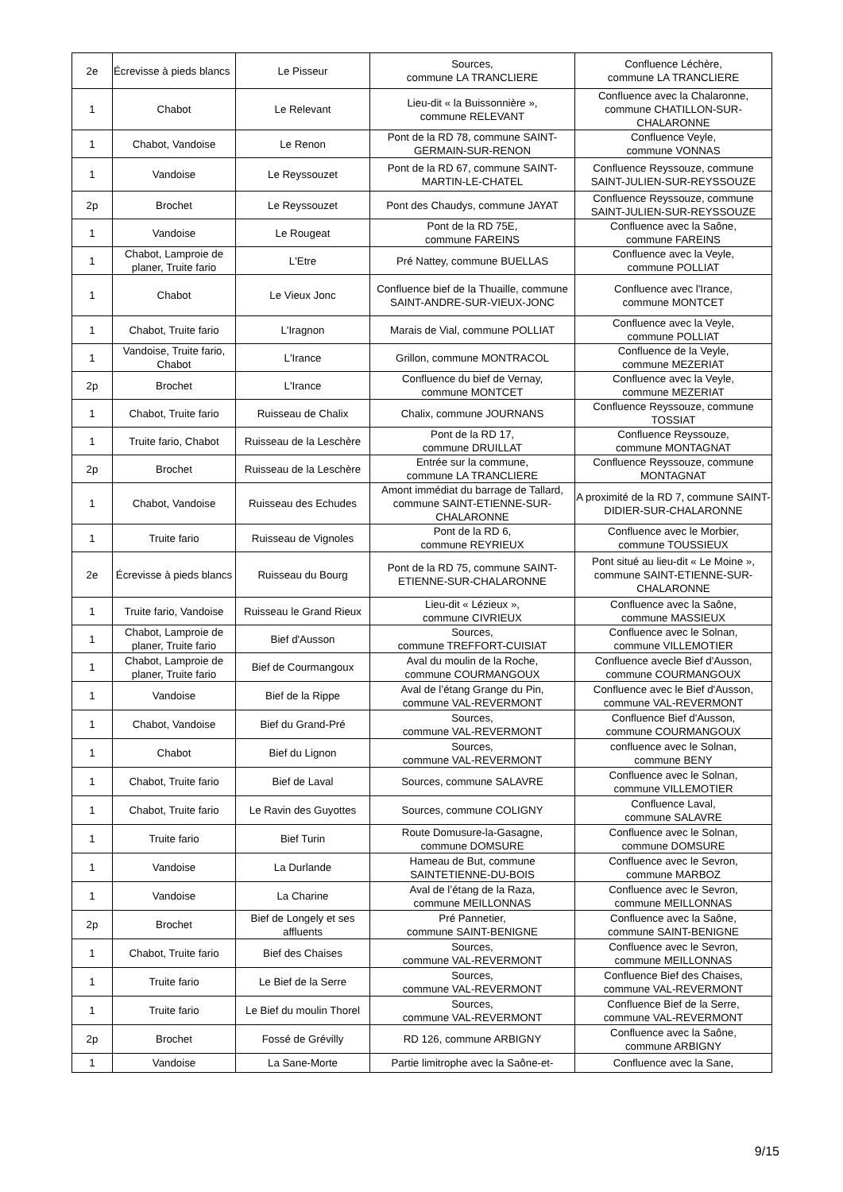| 2e | Écrevisse à pieds blancs | Le Pisseur | Sources, commune LA TRANCLIERE | Confluence Léchère, commune LA TRANCLIERE |
| 1 | Chabot | Le Relevant | Lieu-dit « la Buissonnière », commune RELEVANT | Confluence avec la Chalaronne, commune CHATILLON-SUR-CHALARONNE |
| 1 | Chabot, Vandoise | Le Renon | Pont de la RD 78, commune SAINT-GERMAIN-SUR-RENON | Confluence Veyle, commune VONNAS |
| 1 | Vandoise | Le Reyssouzet | Pont de la RD 67, commune SAINT-MARTIN-LE-CHATEL | Confluence Reyssouze, commune SAINT-JULIEN-SUR-REYSSOUZE |
| 2p | Brochet | Le Reyssouzet | Pont des Chaudys, commune JAYAT | Confluence Reyssouze, commune SAINT-JULIEN-SUR-REYSSOUZE |
| 1 | Vandoise | Le Rougeat | Pont de la RD 75E, commune FAREINS | Confluence avec la Saône, commune FAREINS |
| 1 | Chabot, Lamproie de planer, Truite fario | L'Etre | Pré Nattey, commune BUELLAS | Confluence avec la Veyle, commune POLLIAT |
| 1 | Chabot | Le Vieux Jonc | Confluence bief de la Thuaille, commune SAINT-ANDRE-SUR-VIEUX-JONC | Confluence avec l'Irance, commune MONTCET |
| 1 | Chabot, Truite fario | L'Iragnon | Marais de Vial, commune POLLIAT | Confluence avec la Veyle, commune POLLIAT |
| 1 | Vandoise, Truite fario, Chabot | L'Irance | Grillon, commune MONTRACOL | Confluence de la Veyle, commune MEZERIAT |
| 2p | Brochet | L'Irance | Confluence du bief de Vernay, commune MONTCET | Confluence avec la Veyle, commune MEZERIAT |
| 1 | Chabot, Truite fario | Ruisseau de Chalix | Chalix, commune JOURNANS | Confluence Reyssouze, commune TOSSIAT |
| 1 | Truite fario, Chabot | Ruisseau de la Leschère | Pont de la RD 17, commune DRUILLAT | Confluence Reyssouze, commune MONTAGNAT |
| 2p | Brochet | Ruisseau de la Leschère | Entrée sur la commune, commune LA TRANCLIERE | Confluence Reyssouze, commune MONTAGNAT |
| 1 | Chabot, Vandoise | Ruisseau des Echudes | Amont immédiat du barrage de Tallard, commune SAINT-ETIENNE-SUR-CHALARONNE | A proximité de la RD 7, commune SAINT-DIDIER-SUR-CHALARONNE |
| 1 | Truite fario | Ruisseau de Vignoles | Pont de la RD 6, commune REYRIEUX | Confluence avec le Morbier, commune TOUSSIEUX |
| 2e | Écrevisse à pieds blancs | Ruisseau du Bourg | Pont de la RD 75, commune SAINT-ETIENNE-SUR-CHALARONNE | Pont situé au lieu-dit « Le Moine », commune SAINT-ETIENNE-SUR-CHALARONNE |
| 1 | Truite fario, Vandoise | Ruisseau le Grand Rieux | Lieu-dit « Lézieux », commune CIVRIEUX | Confluence avec la Saône, commune MASSIEUX |
| 1 | Chabot, Lamproie de planer, Truite fario | Bief d'Ausson | Sources, commune TREFFORT-CUISIAT | Confluence avec le Solnan, commune VILLEMOTIER |
| 1 | Chabot, Lamproie de planer, Truite fario | Bief de Courmangoux | Aval du moulin de la Roche, commune COURMANGOUX | Confluence avecle Bief d'Ausson, commune COURMANGOUX |
| 1 | Vandoise | Bief de la Rippe | Aval de l’étang Grange du Pin, commune VAL-REVERMONT | Confluence avec le Bief d'Ausson, commune VAL-REVERMONT |
| 1 | Chabot, Vandoise | Bief du Grand-Pré | Sources, commune VAL-REVERMONT | Confluence Bief d'Ausson, commune COURMANGOUX |
| 1 | Chabot | Bief du Lignon | Sources, commune VAL-REVERMONT | confluence avec le Solnan, commune BENY |
| 1 | Chabot, Truite fario | Bief de Laval | Sources, commune SALAVRE | Confluence avec le Solnan, commune VILLEMOTIER |
| 1 | Chabot, Truite fario | Le Ravin des Guyottes | Sources, commune COLIGNY | Confluence Laval, commune SALAVRE |
| 1 | Truite fario | Bief Turin | Route Domusure-la-Gasagne, commune DOMSURE | Confluence avec le Solnan, commune DOMSURE |
| 1 | Vandoise | La Durlande | Hameau de But, commune SAINTETIENNE-DU-BOIS | Confluence avec le Sevron, commune MARBOZ |
| 1 | Vandoise | La Charine | Aval de l’étang de la Raza, commune MEILLONNAS | Confluence avec le Sevron, commune MEILLONNAS |
| 2p | Brochet | Bief de Longely et ses affluents | Pré Pannetier, commune SAINT-BENIGNE | Confluence avec la Saône, commune SAINT-BENIGNE |
| 1 | Chabot, Truite fario | Bief des Chaises | Sources, commune VAL-REVERMONT | Confluence avec le Sevron, commune MEILLONNAS |
| 1 | Truite fario | Le Bief de la Serre | Sources, commune VAL-REVERMONT | Confluence Bief des Chaises, commune VAL-REVERMONT |
| 1 | Truite fario | Le Bief du moulin Thorel | Sources, commune VAL-REVERMONT | Confluence Bief de la Serre, commune VAL-REVERMONT |
| 2p | Brochet | Fossé de Grévilly | RD 126, commune ARBIGNY | Confluence avec la Saône, commune ARBIGNY |
| 1 | Vandoise | La Sane-Morte | Partie limitrophe avec la Saône-et- | Confluence avec la Sane, |
9/15